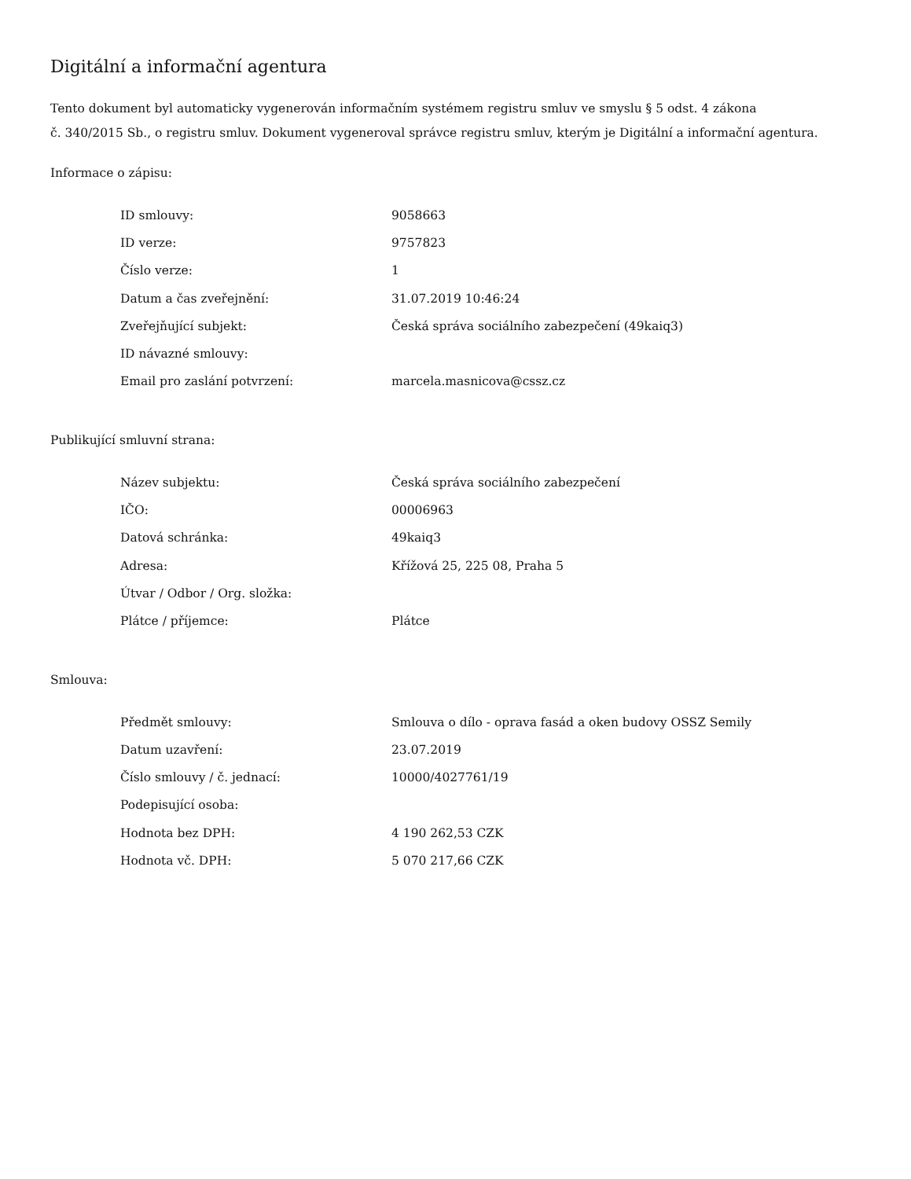Digitální a informační agentura
Tento dokument byl automaticky vygenerován informačním systémem registru smluv ve smyslu § 5 odst. 4 zákona
č. 340/2015 Sb., o registru smluv. Dokument vygeneroval správce registru smluv, kterým je Digitální a informační agentura.
Informace o zápisu:
| ID smlouvy: | 9058663 |
| ID verze: | 9757823 |
| Číslo verze: | 1 |
| Datum a čas zveřejnění: | 31.07.2019 10:46:24 |
| Zveřejňující subjekt: | Česká správa sociálního zabezpečení (49kaiq3) |
| ID návazné smlouvy: | |
| Email pro zaslání potvrzení: | marcela.masnicova@cssz.cz |
Publikující smluvní strana:
| Název subjektu: | Česká správa sociálního zabezpečení |
| IČO: | 00006963 |
| Datová schránka: | 49kaiq3 |
| Adresa: | Křížová 25, 225 08, Praha 5 |
| Útvar / Odbor / Org. složka: | |
| Plátce / příjemce: | Plátce |
Smlouva:
| Předmět smlouvy: | Smlouva o dílo - oprava fasád a oken budovy OSSZ Semily |
| Datum uzavření: | 23.07.2019 |
| Číslo smlouvy / č. jednací: | 10000/4027761/19 |
| Podepisující osoba: | |
| Hodnota bez DPH: | 4 190 262,53 CZK |
| Hodnota vč. DPH: | 5 070 217,66 CZK |